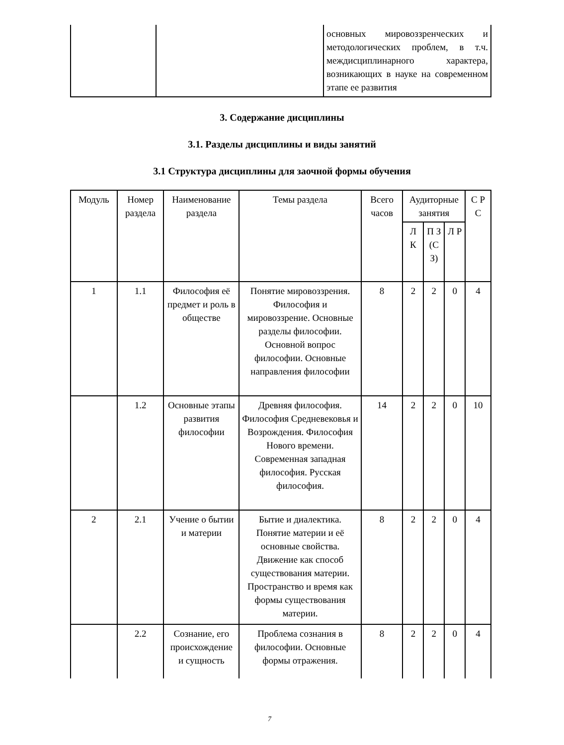| | | основных мировоззренческих и методологических проблем, в т.ч. междисциплинарного характера, возникающих в науке на современном этапе ее развития |
3. Содержание дисциплины
3.1. Разделы дисциплины и виды занятий
3.1 Структура дисциплины для заочной формы обучения
| Модуль | Номер раздела | Наименование раздела | Темы раздела | Всего часов | Аудиторные занятия | | | С Р С |
| --- | --- | --- | --- | --- | --- | --- | --- | --- |
| | | | | | Л К | П З (С З) | Л Р | |
| 1 | 1.1 | Философия её предмет и роль в обществе | Понятие мировоззрения. Философия и мировоззрение. Основные разделы философии. Основной вопрос философии. Основные направления философии | 8 | 2 | 2 | 0 | 4 |
| | 1.2 | Основные этапы развития философии | Древняя философия. Философия Средневековья и Возрождения. Философия Нового времени. Современная западная философия. Русская философия. | 14 | 2 | 2 | 0 | 10 |
| 2 | 2.1 | Учение о бытии и материи | Бытие и диалектика. Понятие материи и её основные свойства. Движение как способ существования материи. Пространство и время как формы существования материи. | 8 | 2 | 2 | 0 | 4 |
| | 2.2 | Сознание, его происхождение и сущность | Проблема сознания в философии. Основные формы отражения. | 8 | 2 | 2 | 0 | 4 |
7